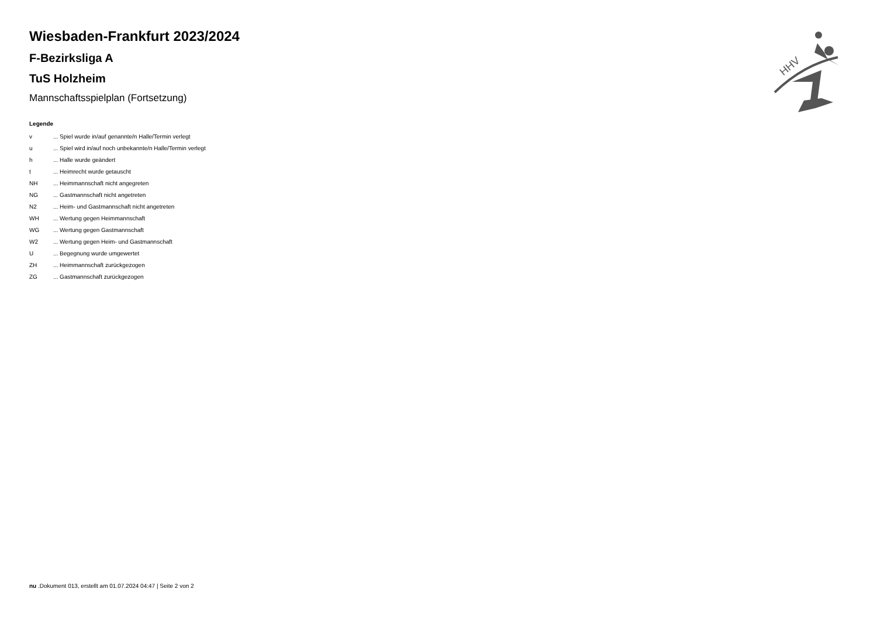Wiesbaden-Frankfurt 2023/2024
F-Bezirksliga A
TuS Holzheim
Mannschaftsspielplan (Fortsetzung)
Legende
| v | ... Spiel wurde in/auf genannte/n Halle/Termin verlegt |
| u | ... Spiel wird in/auf noch unbekannte/n Halle/Termin verlegt |
| h | ... Halle wurde geändert |
| t | ... Heimrecht wurde getauscht |
| NH | ... Heimmannschaft nicht angegreten |
| NG | ... Gastmannschaft nicht angetreten |
| N2 | ... Heim- und Gastmannschaft nicht angetreten |
| WH | ... Wertung gegen Heimmannschaft |
| WG | ... Wertung gegen Gastmannschaft |
| W2 | ... Wertung gegen Heim- und Gastmannschaft |
| U | ... Begegnung wurde umgewertet |
| ZH | ... Heimmannschaft zurückgezogen |
| ZG | ... Gastmannschaft zurückgezogen |
HHV
nu .Dokument 013, erstellt am 01.07.2024 04:47 | Seite 2 von 2